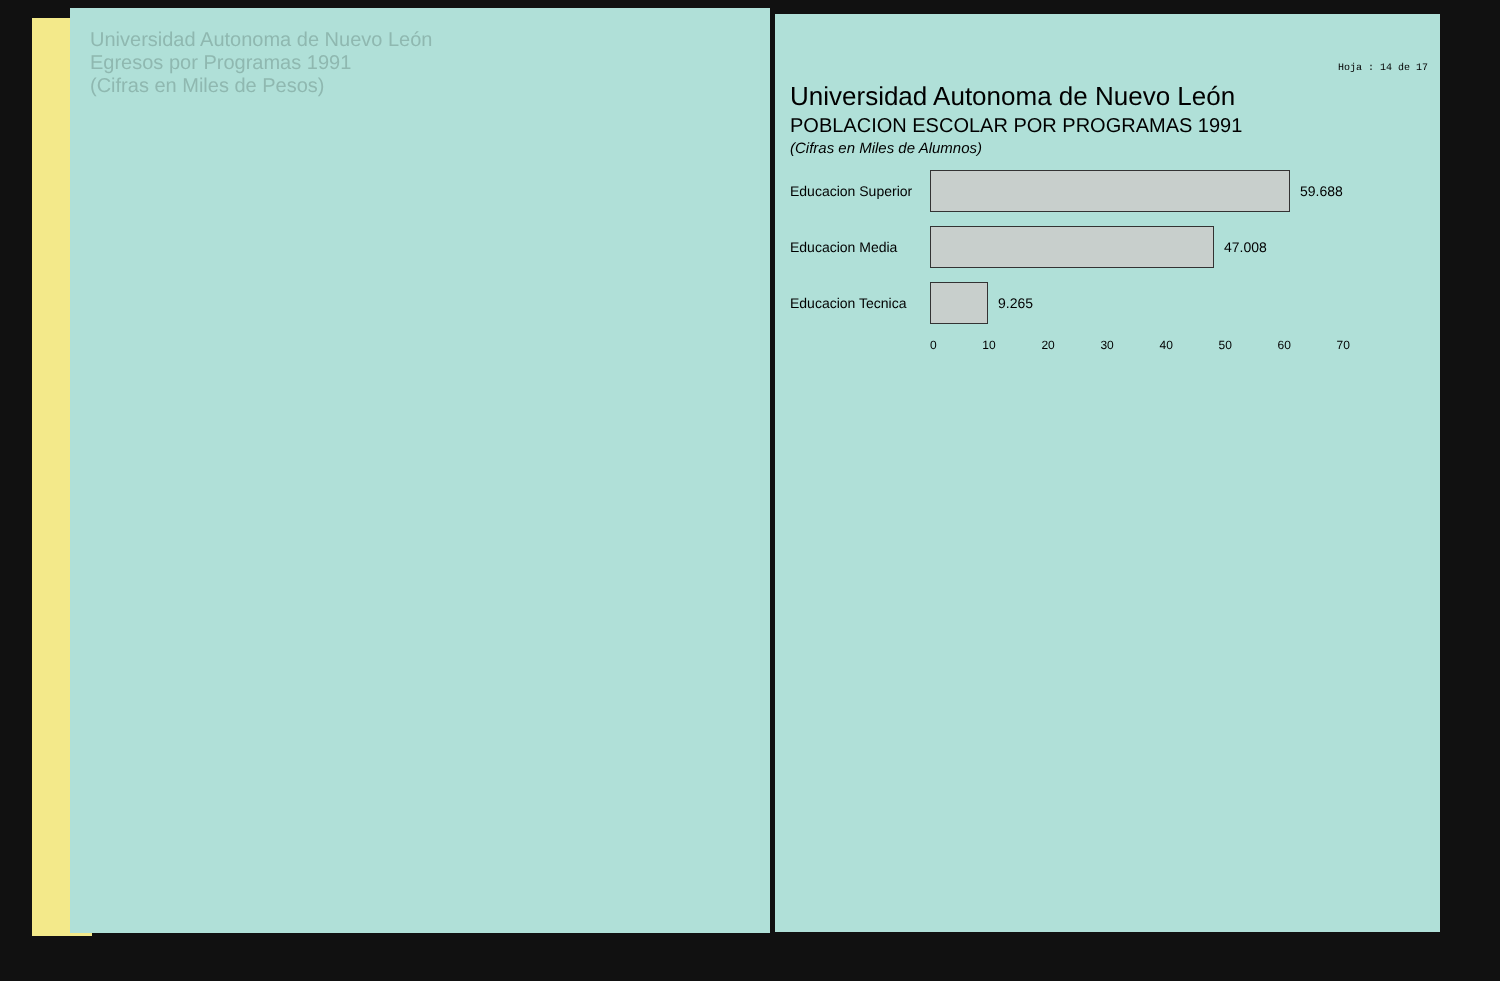Universidad Autonoma de Nuevo León
Egresos por Programas 1991
(Cifras en Miles de Pesos)
Hoja : 14 de 17
Universidad Autonoma de Nuevo León
POBLACION ESCOLAR POR PROGRAMAS 1991
(Cifras en Miles de Alumnos)
Educacion Superior
59.688
Educacion Media 47.008
Educacion Tecnica
9.265
0 10 20 30 40 50 60 70